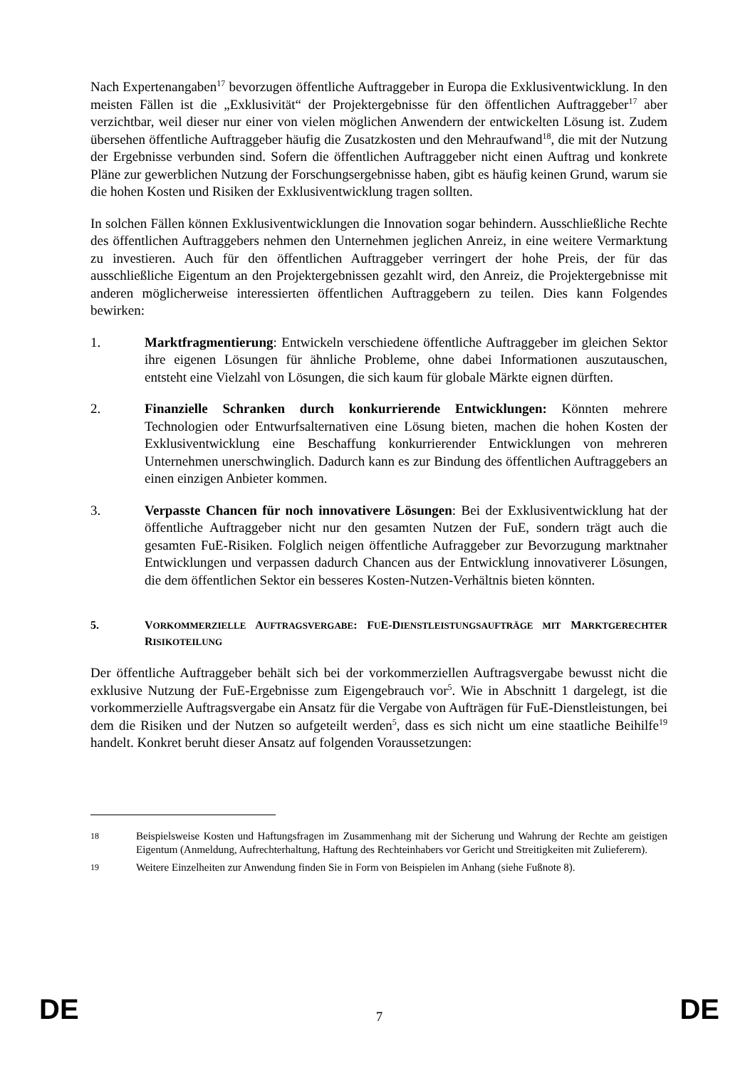Nach Expertenangaben<sup>17</sup> bevorzugen öffentliche Auftraggeber in Europa die Exklusiventwicklung. In den meisten Fällen ist die „Exklusivität“ der Projektergebnisse für den öffentlichen Auftraggeber<sup>17</sup> aber verzichtbar, weil dieser nur einer von vielen möglichen Anwendern der entwickelten Lösung ist. Zudem übersehen öffentliche Auftraggeber häufig die Zusatzkosten und den Mehraufwand<sup>18</sup>, die mit der Nutzung der Ergebnisse verbunden sind. Sofern die öffentlichen Auftraggeber nicht einen Auftrag und konkrete Pläne zur gewerblichen Nutzung der Forschungsergebnisse haben, gibt es häufig keinen Grund, warum sie die hohen Kosten und Risiken der Exklusiventwicklung tragen sollten.
In solchen Fällen können Exklusiventwicklungen die Innovation sogar behindern. Ausschließliche Rechte des öffentlichen Auftraggebers nehmen den Unternehmen jeglichen Anreiz, in eine weitere Vermarktung zu investieren. Auch für den öffentlichen Auftraggeber verringert der hohe Preis, der für das ausschließliche Eigentum an den Projektergebnissen gezahlt wird, den Anreiz, die Projektergebnisse mit anderen möglicherweise interessierten öffentlichen Auftraggebern zu teilen. Dies kann Folgendes bewirken:
1. Marktfragmentierung: Entwickeln verschiedene öffentliche Auftraggeber im gleichen Sektor ihre eigenen Lösungen für ähnliche Probleme, ohne dabei Informationen auszutauschen, entsteht eine Vielzahl von Lösungen, die sich kaum für globale Märkte eignen dürften.
2. Finanzielle Schranken durch konkurrierende Entwicklungen: Könnten mehrere Technologien oder Entwurfsalternativen eine Lösung bieten, machen die hohen Kosten der Exklusiventwicklung eine Beschaffung konkurrierender Entwicklungen von mehreren Unternehmen unerschwinglich. Dadurch kann es zur Bindung des öffentlichen Auftraggebers an einen einzigen Anbieter kommen.
3. Verpasste Chancen für noch innovativere Lösungen: Bei der Exklusiventwicklung hat der öffentliche Auftraggeber nicht nur den gesamten Nutzen der FuE, sondern trägt auch die gesamten FuE-Risiken. Folglich neigen öffentliche Aufraggeber zur Bevorzugung marktnaher Entwicklungen und verpassen dadurch Chancen aus der Entwicklung innovativerer Lösungen, die dem öffentlichen Sektor ein besseres Kosten-Nutzen-Verhältnis bieten könnten.
5. VORKOMMERZIELLE AUFTRAGSVERGABE: FUE-DIENSTLEISTUNGSAUFTRÄGE MIT MARKTGERECHTER RISIKOTEILUNG
Der öffentliche Auftraggeber behält sich bei der vorkommerziellen Auftragsvergabe bewusst nicht die exklusive Nutzung der FuE-Ergebnisse zum Eigengebrauch vor<sup>5</sup>. Wie in Abschnitt 1 dargelegt, ist die vorkommerzielle Auftragsvergabe ein Ansatz für die Vergabe von Aufträgen für FuE-Dienstleistungen, bei dem die Risiken und der Nutzen so aufgeteilt werden<sup>5</sup>, dass es sich nicht um eine staatliche Beihilfe<sup>19</sup> handelt. Konkret beruht dieser Ansatz auf folgenden Voraussetzungen:
18 Beispielsweise Kosten und Haftungsfragen im Zusammenhang mit der Sicherung und Wahrung der Rechte am geistigen Eigentum (Anmeldung, Aufrechterhaltung, Haftung des Rechteinhabers vor Gericht und Streitigkeiten mit Zulieferern).
19 Weitere Einzelheiten zur Anwendung finden Sie in Form von Beispielen im Anhang (siehe Fußnote 8).
DE 7 DE